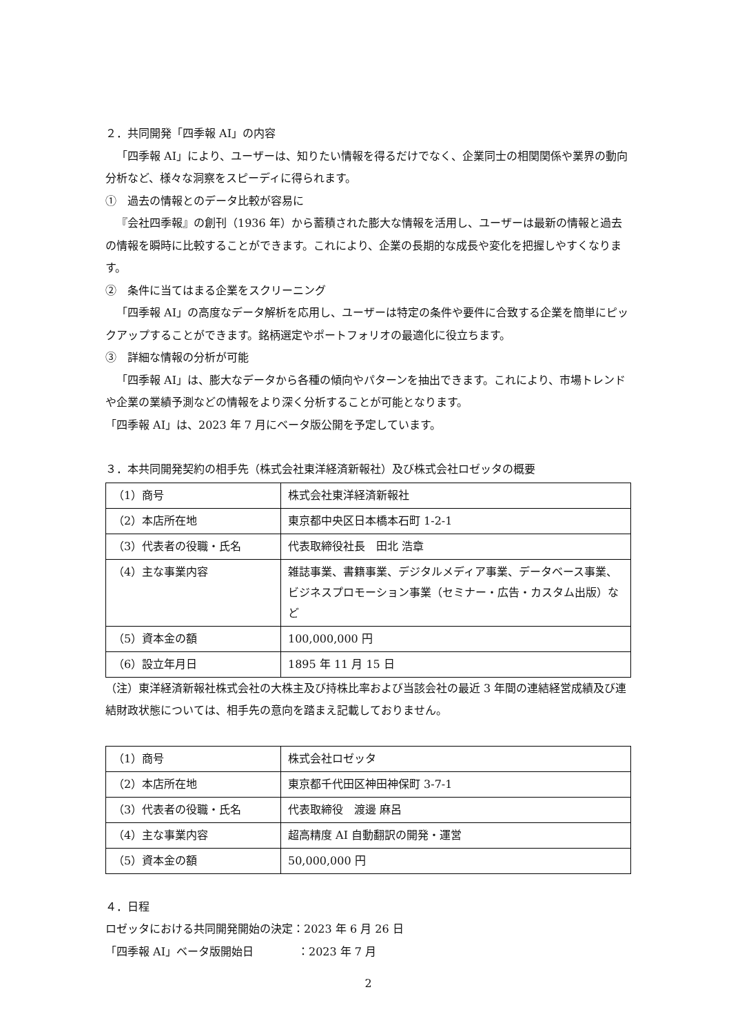２．共同開発「四季報 AI」の内容
「四季報 AI」により、ユーザーは、知りたい情報を得るだけでなく、企業同士の相関関係や業界の動向分析など、様々な洞察をスピーディに得られます。
①　過去の情報とのデータ比較が容易に
『会社四季報』の創刊（1936 年）から蓄積された膨大な情報を活用し、ユーザーは最新の情報と過去の情報を瞬時に比較することができます。これにより、企業の長期的な成長や変化を把握しやすくなります。
②　条件に当てはまる企業をスクリーニング
「四季報 AI」の高度なデータ解析を応用し、ユーザーは特定の条件や要件に合致する企業を簡単にピックアップすることができます。銘柄選定やポートフォリオの最適化に役立ちます。
③　詳細な情報の分析が可能
「四季報 AI」は、膨大なデータから各種の傾向やパターンを抽出できます。これにより、市場トレンドや企業の業績予測などの情報をより深く分析することが可能となります。
「四季報 AI」は、2023 年 7 月にベータ版公開を予定しています。
３．本共同開発契約の相手先（株式会社東洋経済新報社）及び株式会社ロゼッタの概要
| （1）商号 | 株式会社東洋経済新報社 |
| （2）本店所在地 | 東京都中央区日本橋本石町 1-2-1 |
| （3）代表者の役職・氏名 | 代表取締役社長 田北 浩章 |
| （4）主な事業内容 | 雑誌事業、書籍事業、デジタルメディア事業、データベース事業、ビジネスプロモーション事業（セミナー・広告・カスタム出版）など |
| （5）資本金の額 | 100,000,000 円 |
| （6）設立年月日 | 1895 年 11 月 15 日 |
（注）東洋経済新報社株式会社の大株主及び持株比率および当該会社の最近 3 年間の連結経営成績及び連結財政状態については、相手先の意向を踏まえ記載しておりません。
| （1）商号 | 株式会社ロゼッタ |
| （2）本店所在地 | 東京都千代田区神田神保町 3-7-1 |
| （3）代表者の役職・氏名 | 代表取締役 渡邊 麻呂 |
| （4）主な事業内容 | 超高精度 AI 自動翻訳の開発・運営 |
| （5）資本金の額 | 50,000,000 円 |
４．日程
ロゼッタにおける共同開発開始の決定：2023 年 6 月 26 日
「四季報 AI」ベータ版開始日　　　　：2023 年 7 月
2